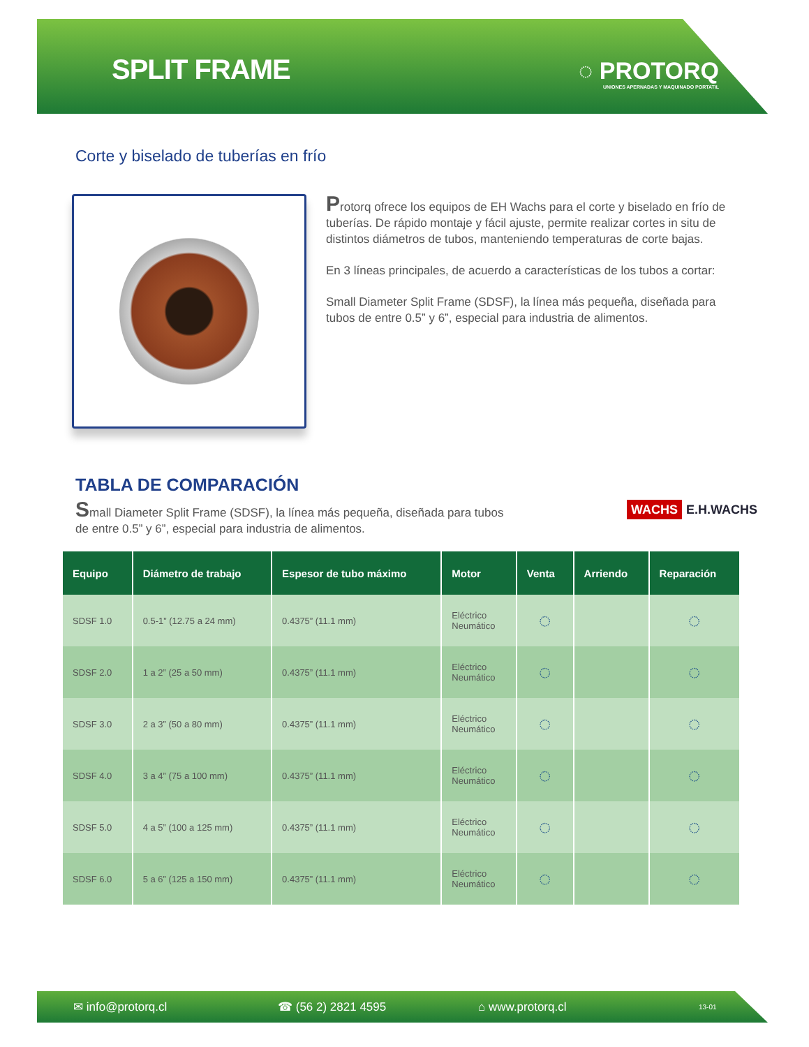SPLIT FRAME
◌ PROTORQ
UNIONES APERNADAS Y MAQUINADO PORTATIL
Corte y biselado de tuberías en frío
Protorq ofrece los equipos de EH Wachs para el corte y biselado en frío de tuberías. De rápido montaje y fácil ajuste, permite realizar cortes in situ de distintos diámetros de tubos, manteniendo temperaturas de corte bajas.
En 3 líneas principales, de acuerdo a características de los tubos a cortar:
Small Diameter Split Frame (SDSF), la línea más pequeña, diseñada para tubos de entre 0.5” y 6”, especial para industria de alimentos.
TABLA DE COMPARACIÓN
Small Diameter Split Frame (SDSF), la línea más pequeña, diseñada para tubos de entre 0.5” y 6”, especial para industria de alimentos.
WACHS E.H.WACHS
| Equipo | Diámetro de trabajo | Espesor de tubo máximo | Motor | Venta | Arriendo | Reparación |
| --- | --- | --- | --- | --- | --- | --- |
| SDSF 1.0 | 0.5-1” (12.75 a 24 mm) | 0.4375” (11.1 mm) | Eléctrico Neumático | ◌ | | ◌ |
| SDSF 2.0 | 1 a 2” (25 a 50 mm) | 0.4375” (11.1 mm) | Eléctrico Neumático | ◌ | | ◌ |
| SDSF 3.0 | 2 a 3” (50 a 80 mm) | 0.4375” (11.1 mm) | Eléctrico Neumático | ◌ | | ◌ |
| SDSF 4.0 | 3 a 4” (75 a 100 mm) | 0.4375” (11.1 mm) | Eléctrico Neumático | ◌ | | ◌ |
| SDSF 5.0 | 4 a 5” (100 a 125 mm) | 0.4375” (11.1 mm) | Eléctrico Neumático | ◌ | | ◌ |
| SDSF 6.0 | 5 a 6” (125 a 150 mm) | 0.4375” (11.1 mm) | Eléctrico Neumático | ◌ | | ◌ |
✉ info@protorq.cl ☎ (56 2) 2821 4595 ⌂ www.protorq.cl 13-01